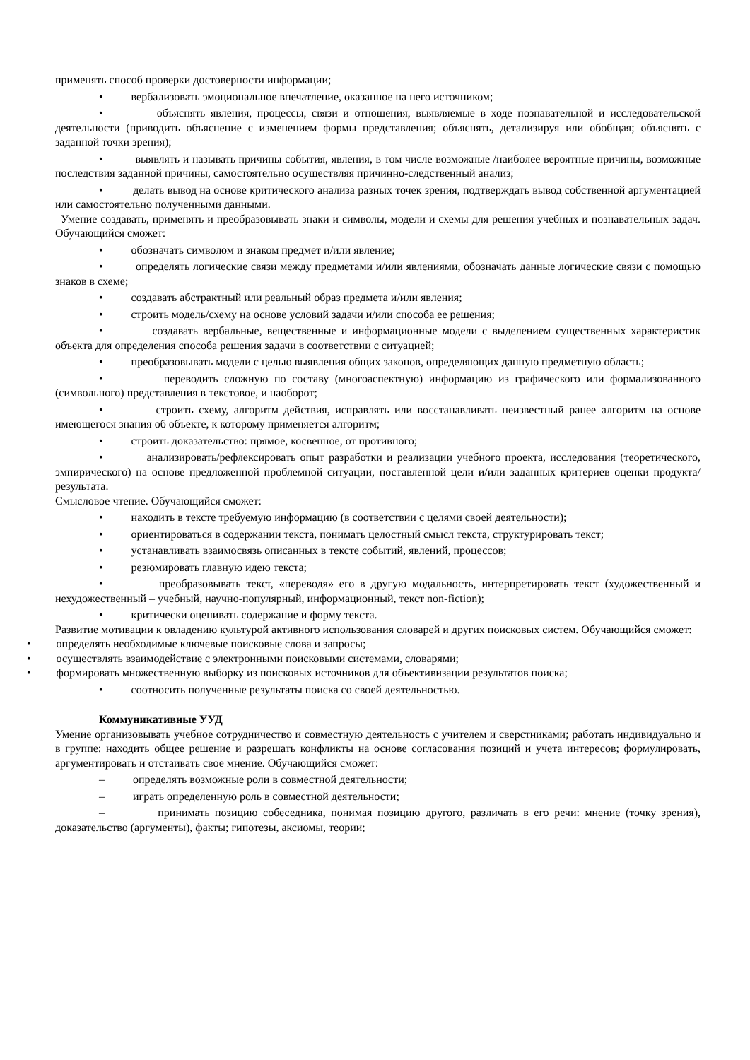применять способ проверки достоверности информации;
• вербализовать эмоциональное впечатление, оказанное на него источником;
• объяснять явления, процессы, связи и отношения, выявляемые в ходе познавательной и исследовательской деятельности (приводить объяснение с изменением формы представления; объяснять, детализируя или обобщая; объяснять с заданной точки зрения);
• выявлять и называть причины события, явления, в том числе возможные /наиболее вероятные причины, возможные последствия заданной причины, самостоятельно осуществляя причинно-следственный анализ;
• делать вывод на основе критического анализа разных точек зрения, подтверждать вывод собственной аргументацией или самостоятельно полученными данными.
Умение создавать, применять и преобразовывать знаки и символы, модели и схемы для решения учебных и познавательных задач. Обучающийся сможет:
• обозначать символом и знаком предмет и/или явление;
• определять логические связи между предметами и/или явлениями, обозначать данные логические связи с помощью знаков в схеме;
• создавать абстрактный или реальный образ предмета и/или явления;
• строить модель/схему на основе условий задачи и/или способа ее решения;
• создавать вербальные, вещественные и информационные модели с выделением существенных характеристик объекта для определения способа решения задачи в соответствии с ситуацией;
• преобразовывать модели с целью выявления общих законов, определяющих данную предметную область;
• переводить сложную по составу (многоаспектную) информацию из графического или формализованного (символьного) представления в текстовое, и наоборот;
• строить схему, алгоритм действия, исправлять или восстанавливать неизвестный ранее алгоритм на основе имеющегося знания об объекте, к которому применяется алгоритм;
• строить доказательство: прямое, косвенное, от противного;
• анализировать/рефлексировать опыт разработки и реализации учебного проекта, исследования (теоретического, эмпирического) на основе предложенной проблемной ситуации, поставленной цели и/или заданных критериев оценки продукта/результата.
Смысловое чтение. Обучающийся сможет:
• находить в тексте требуемую информацию (в соответствии с целями своей деятельности);
• ориентироваться в содержании текста, понимать целостный смысл текста, структурировать текст;
• устанавливать взаимосвязь описанных в тексте событий, явлений, процессов;
• резюмировать главную идею текста;
• преобразовывать текст, «переводя» его в другую модальность, интерпретировать текст (художественный и нехудожественный – учебный, научно-популярный, информационный, текст non-fiction);
• критически оценивать содержание и форму текста.
Развитие мотивации к овладению культурой активного использования словарей и других поисковых систем. Обучающийся сможет:
• определять необходимые ключевые поисковые слова и запросы;
• осуществлять взаимодействие с электронными поисковыми системами, словарями;
• формировать множественную выборку из поисковых источников для объективизации результатов поиска;
• соотносить полученные результаты поиска со своей деятельностью.
Коммуникативные УУД
Умение организовывать учебное сотрудничество и совместную деятельность с учителем и сверстниками; работать индивидуально и в группе: находить общее решение и разрешать конфликты на основе согласования позиций и учета интересов; формулировать, аргументировать и отстаивать свое мнение. Обучающийся сможет:
– определять возможные роли в совместной деятельности;
– играть определенную роль в совместной деятельности;
– принимать позицию собеседника, понимая позицию другого, различать в его речи: мнение (точку зрения), доказательство (аргументы), факты; гипотезы, аксиомы, теории;